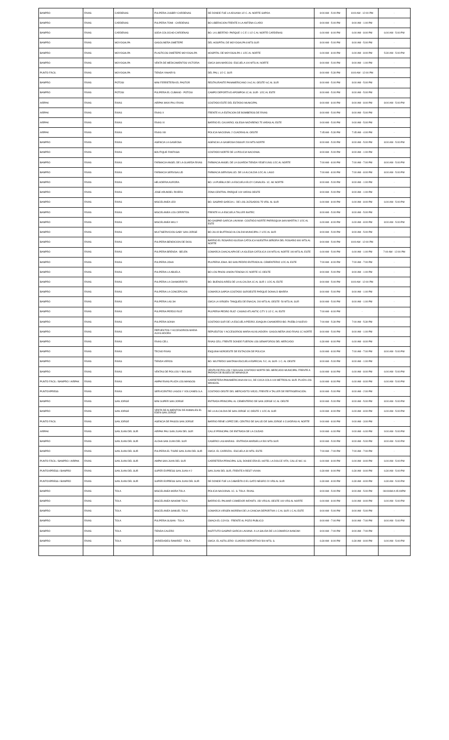| BANPRO | RIVAS | CARDENAS | PULPERIA JUSBRY-CARDENAS | DE DONDE FUE LA ADUANA 1/2 C. AL NORTE-SAPOA | 8:00 AM - 5:00 PM | 8:00 AM - 12:00 PM | - |
| BANPRO | RIVAS | CARDENAS | PULPERIA TOMI - CARDENAS | BO LIBERACION FRENTE A LA ANTENA CLARO | 8:00 AM - 5:00 PM | 8:00 AM - 1:00 PM | - |
| BANPRO | RIVAS | CARDENAS | SODA COLOCHO-CARDENAS | BO. LA LIBERTAD- PARQUE 1 C E 1 1/2 C AL NORTE CARDENAS | 6:00 AM - 8:00 PM | 6:00 AM - 8:00 PM | 6:00 AM - 5:00 PM |
| BANPRO | RIVAS | MOYOGALPA | GASOLINERA OMETEPE | DEL HOSPITAL DE MOYOGALPA 8 MTS SUR | 8:00 AM - 5:00 PM | 8:00 AM - 5:00 PM | - |
| BANPRO | RIVAS | MOYOGALPA | PLASTICOS OMETEPE MOYOGALPA | HOSPITAL DE MOYOGALPA 1 1/2C AL NORTE | 6:00 AM - 8:00 PM | 6:00 AM - 8:00 PM | 5:30 AM - 5:00 PM |
| BANPRO | RIVAS | MOYOGALPA | VENTA DE MEDICAMENTOS VICTORIA | CMCA SAN MARCOS- ESCUELA 100 MTS AL NORTE | 8:00 AM - 5:00 PM | 8:00 AM - 1:00 PM | - |
| PUNTO FÁCIL | RIVAS | MOYOGALPA | TIENDA YAHARYS | DEL PALI, 1/2 C. SUR | 8:00 AM - 5:30 PM | 8:00 AM - 12:00 PM | - |
| BANPRO | RIVAS | POTOSI | MINI FERRETERIA EL PASTOR | RESTAURANTE PANAMERICANO 1½C AL OESTE ½C AL SUR | 8:00 AM - 5:00 PM | 8:00 AM - 5:00 PM | - |
| BANPRO | RIVAS | POTOSI | PULPERIA EL CUBANO - POTOSI | CAMPO DEPORTIVO APOMPOA 1C AL SUR- 1/2C AL ESTE | 8:00 AM - 5:00 PM | 8:00 AM - 5:00 PM | - |
| AIRPAK | RIVAS | RIVAS | AIRPAK MAXI PALI RIVAS | COSTADO ESTE DEL ESTADIO MUNICIPAL | 8:00 AM - 8:00 PM | 8:00 AM - 8:00 PM | 8:00 AM - 5:00 PM |
| AIRPAK | RIVAS | RIVAS | RIVAS X | FRENTE A LA ESTACION DE BOMBEROS DE RIVAS | 8:00 AM - 5:00 PM | 8:00 AM - 5:00 PM | - |
| AIRPAK | RIVAS | RIVAS | RIVAS XI | BARRIO EL CALVARIO; IGLESIA NAZARENO 75 VARAS AL ESTE | 9:00 AM - 5:00 PM | 9:00 AM - 5:00 PM | - |
| AIRPAK | RIVAS | RIVAS | RIVAS XIII | POLICIA NACIONAL 2 CUADRAS AL OESTE | 7:45 AM - 5:30 PM | 7:45 AM - 4:00 PM | - |
| BANPRO | RIVAS | RIVAS | AGENCIA LA GASEOSA | AGENCIA LA GASEOSA DISSUR 200 MTS NORTE | 8:00 AM - 5:00 PM | 8:00 AM - 5:00 PM | 8:00 AM - 5:00 PM |
| BANPRO | RIVAS | RIVAS | BOUTIQUE FANTASIA | COSTADO NORTE DE LA POLICIA NACIONAL | 8:00 AM - 5:00 PM | 8:00 AM - 1:00 PM | - |
| BANPRO | RIVAS | RIVAS | FARMACIA ANGEL DE LA GUARDA RIVAS | FARMACIA ANGEL DE LA GUARDA TIENDA YESEYLING 1/2C AL NORTE | 7:00 AM - 8:00 PM | 7:00 AM - 7:00 PM | 8:00 AM - 5:00 PM |
| BANPRO | RIVAS | RIVAS | FARMACIA SERVISALUD | FARMACIA SERVISALUD. DE LA ALCALDIA 1/2C AL LAGO | 7:00 AM - 8:00 PM | 7:00 AM - 8:00 PM | 8:00 AM - 5:00 PM |
| BANPRO | RIVAS | RIVAS | HELADERIA AURORA | BO. LA PUEBLA DE LA ESCUELA ELOY CANALES- 1C. AK NORTE- | 8:00 AM - 5:00 PM | 8:00 AM - 1:00 PM | - |
| BANPRO | RIVAS | RIVAS | JOSE ARUNDEL RIVERA | ZONA CENTRAL PARQUE 100 VARAS OESTE | 8:00 AM - 5:00 PM | 8:00 AM - 1:00 PM | - |
| BANPRO | RIVAS | RIVAS | MISCELANEA LEO | BO. GASPAR GARCIA L- DE LOS JUZGADOS 75 VRS. AL SUR | 6:00 AM - 8:00 PM | 6:00 AM - 8:00 PM | 6:00 AM - 5:00 PM |
| BANPRO | RIVAS | RIVAS | MISCELANEA LOS CERRITOS | FRENTE A LA ESCUELA TALLER INATEC | 8:00 AM - 5:00 PM | 8:00 AM - 5:00 PM | - |
| BANPRO | RIVAS | RIVAS | MISCELANEA WILLY | BO GASPAR GARCIA LAVIANA- COSTADO NORTE PARROQUIA SAN MARTIN 2 1/2C AL ESTE | 6:00 AM - 8:00 PM | 6:00 AM - 8:00 PM | 8:00 AM - 5:00 PM |
| BANPRO | RIVAS | RIVAS | MULTISERVICIOS GABY SAN JORGE | BO JULIO BUITRAGO ALCALDIA MUNICIPAL 2 1/2C AL SUR | 8:00 AM - 5:00 PM | 8:00 AM - 5:00 PM | - |
| BANPRO | RIVAS | RIVAS | PULPERIA BENDICION DE DIOS | BARRIO EL ROSARIO IGLESIA CATOLICA NUESTRA SEÑORA DEL ROSARIO 800 MTS AL NORTE | 8:00 AM - 5:00 PM | 8:00 AM - 12:00 PM | - |
| BANPRO | RIVAS | RIVAS | PULPERIA BRENDA - BELEN | COMARCA CHACALAPA DE LA IGLESIA CATOLICA 100 MTS AL NORTE 100 MTS AL ESTE | 6:00 AM - 5:00 PM | 6:00 AM - 1:00 PM | 7:00 AM - 12:00 PM |
| BANPRO | RIVAS | RIVAS | PULPERIA JOHA | PULPERIA JOHA. BO SAN PEDRO ENTRADA AL CEMENTERIO 1/2C AL ESTE | 7:00 AM - 8:00 PM | 7:00 AM - 7:00 PM | - |
| BANPRO | RIVAS | RIVAS | PULPERIA LA ABUELA | BO LOS PINOS UNION FENOSA 2C NORTE 1C OESTE | 8:00 AM - 5:00 PM | 8:00 AM - 1:00 PM | - |
| BANPRO | RIVAS | RIVAS | PULPERIA LA CHAMORRITO | BO. BUENOS AIRES DE LA ALCALDIA 1C AL SUR 1 1/2C AL ESTE | 8:00 AM - 5:00 PM | 8:00 AM - 12:00 PM | - |
| BANPRO | RIVAS | RIVAS | PULPERIA LA CONCEPCION | COMARCA SAPOA COSTADO SUROESTE PARQUE DONALD IBARRA | 8:00 AM - 5:00 PM | 8:00 AM - 1:00 PM | - |
| BANPRO | RIVAS | RIVAS | PULPERIA LAS 3H | CMCA LA VIRGEN- TANQUES DE ENACAL 200 MTS AL OESTE- 50 MTS AL SUR | 8:00 AM - 5:00 PM | 8:00 AM - 1:00 PM | - |
| BANPRO | RIVAS | RIVAS | PULPERIA PERDO RUIZ | PULPERIA PEDRO RUIZ- CASINO ATLANTIC CITY 3 1/2 C. AL ESTE | 7:00 AM - 8:00 PM | - | - |
| BANPRO | RIVAS | RIVAS | PULPERIA SONIA | COSTADO SUR DE LA ESCUELA PEDRO JOAQUIN CHAMORRO-BO. PUEBLO NUEVO- | 7:00 AM - 5:30 PM | 7:00 AM - 5:30 PM | - |
| BANPRO | RIVAS | RIVAS | REPUESTOS Y ACCESORIOS MARIA AUXILIADORA | REPUESTOS Y ACCESORIOS MARIA AUXILIADORA- GASOLINERA UNO RIVAS 1C NORTE | 8:00 AM - 5:00 PM | 8:00 AM - 1:00 PM | - |
| BANPRO | RIVAS | RIVAS | RIVAS CELL | RIVAS CELL FRENTE DONDE FUERON LOS SEMAFOROS DEL MERCADO | 6:30 AM - 8:00 PM | 6:00 AM - 8:00 PM | - |
| BANPRO | RIVAS | RIVAS | TECNO RIVAS | ESQUINA NOROESTE DE ESTACION DE POLICIA | 6:00 AM - 8:00 PM | 7:00 AM - 7:00 PM | 8:00 AM - 5:00 PM |
| BANPRO | RIVAS | RIVAS | TIENDA VEROS | BO. WILFREDO SANTANA ESCUELA ESPECIAL 5 C. AL SUR- 1 C. AL OESTE | 8:00 AM - 5:00 PM | 8:00 AM - 1:00 PM | - |
| BANPRO | RIVAS | RIVAS | VENTAS DE POLLOS Y BOLSAS | VENTA DE POLLOS Y BOLSAS COSTADO NORTE DEL MERCADO MUNICIPAL FRENTE A PARADA DE BUSES DE MANAGUA | 6:00 AM - 8:00 PM | 6:00 AM - 8:00 PM | 6:00 AM - 5:00 PM |
| PUNTO FÁCIL / BANPRO / AIRPAK | RIVAS | RIVAS | AMPM RIVAS PLAZA LOS MANGOS | CARRETERA PANAMERICANA KM 111, DE COCA COLA 100 METROS AL SUR. PLAZA LOS MANGOS. | 6:00 AM - 8:00 PM | 6:00 AM - 8:00 PM | 6:00 AM - 5:00 PM |
| PUNTOXPRESS | RIVAS | RIVAS | SERVICENTRO LAGOS Y VOLCANES S.A. | COSTADO OESTE DEL MERCADITO VIEJO, FRENTE A TALLER DE REFRIGERACIÓN. | 8:00 AM - 5:00 PM | 8:00 AM - 2:00 PM | - |
| BANPRO | RIVAS | SAN JORGE | MINI SUPER SAN JORGE | ENTRADA PRINCIPAL AL CEMENTERIO DE SAN JORGE 1C AL OESTE | 8:00 AM - 5:00 PM | 8:00 AM - 5:00 PM | 8:00 AM - 5:00 PM |
| BANPRO | RIVAS | SAN JORGE | VENTA DE ALIMENTOS DE ANIMALES EL EDEN-SAN JORGE | DE LA ALCALDIA DE SAN JORGE 1C OESTE 1 1/2C AL SUR | 6:00 AM - 8:00 PM | 6:00 AM - 8:00 PM | 6:00 AM - 5:00 PM |
| PUNTO FÁCIL | RIVAS | SAN JORGE | AGENCIA DE PAGOS SAN JORGE | BARRIO RENE LOPEZ.DEL CENTRO DE SALUD DE SAN JORGE 4 CUADRAS AL NORTE | 9:00 AM - 8:00 PM | 9:00 AM - 3:00 PM | - |
| AIRPAK | RIVAS | SAN JUAN DEL SUR | AIRPAK PALI SAN JUAN DEL SUR | CALLE PRINCIPAL DE ENTRADA DE LA CIUDAD | 9:00 AM - 6:00 PM | 9:00 AM - 6:00 PM | 9:00 AM - 5:00 PM |
| BANPRO | RIVAS | SAN JUAN DEL SUR | ALOHA SAN JUAN DEL SUR | CASERIO LAS MARIAS - ENTRADA MARSELLA 500 MTS SUR | 8:00 AM - 5:00 PM | 8:00 AM - 5:00 PM | 8:00 AM - 5:00 PM |
| BANPRO | RIVAS | SAN JUAN DEL SUR | PULPERIA EL TIGRE SAN JUAN DEL SUR | CMCA. EL CARRIZAL- ESCUELA 30 MTS. ESTE- | 7:00 AM - 7:00 PM | 7:00 AM - 7:00 PM | - |
| PUNTO FÁCIL / BANPRO / AIRPAK | RIVAS | SAN JUAN DEL SUR | AMPM SAN JUAN DEL SUR | CARRETERA PRINCIPAL SJS, DONDE ERA EL HOTEL LA DOLCE VITA, CALLE NIC 16 | 6:00 AM - 8:00 PM | 6:00 AM - 8:00 PM | 6:00 AM - 5:00 PM |
| PUNTOXPRESS / BANPRO | RIVAS | SAN JUAN DEL SUR | SUPER EXPRESS SAN JUAN # 2 | SAN JUAN DEL SUR, FRENTE A REST VIVIAN | 6:30 AM - 8:00 PM | 6:30 AM - 8:00 PM | 6:30 AM - 5:00 PM |
| PUNTOXPRESS / BANPRO | RIVAS | SAN JUAN DEL SUR | SUPER EXPRESS SAN JUAN DEL SUR | DE DONDE FUE LA CABAÑITA O EL GATO NEGRO 20 VRS AL SUR | 6:30 AM - 8:00 PM | 6:30 AM - 8:00 PM | 6:30 AM - 5:00 PM |
| BANPRO | RIVAS | TOLA | MISCELANEA MORA TOLA | POLICIA NACIONAL 1C. S. TOLA- RIVAS. | 8:00 AM - 5:00 PM | 8:00 AM - 5:00 PM | 08:00AM A 05:00PM |
| BANPRO | RIVAS | TOLA | MISCELANEA NAHOMI TOLA | BARRIO EL PALMAR COMEDOR INFANTIL 150 VRS AL OESTE 100 VRS AL NORTE | 6:00 AM - 8:00 PM | 6:00 AM - 8:00 PM | 6:00 AM - 5:00 PM |
| BANPRO | RIVAS | TOLA | MISCELANEA SAMUEL TOLA | COMARCA VIRGEN MORENA DE LA CANCHA DEPORTIVA 1 C AL SUR 1 C AL ESTE | 8:00 AM - 5:00 PM | 8:00 AM - 5:00 PM | - |
| BANPRO | RIVAS | TOLA | PULPERIA SUSAN - TOLA | CMACA EL COYOL- FRENTE AL POZO PUBLICO | 8:00 AM - 7:00 PM | 8:00 AM - 7:00 PM | 8:00 AM - 5:00 PM |
| BANPRO | RIVAS | TOLA | TIENDA CALERO | INSTITUTO GASPAR GARCIA LAVIANA- A LA SALIDA DE LA COMARCA NANCIMI | 8:00 AM - 7:00 PM | 8:00 AM - 7:00 PM | - |
| BANPRO | RIVAS | TOLA | VARIEDADES RAMIREZ - TOLA | CMCA. EL ASTILLERO- CUADRO DEPORTIVO 500 MTS. S. | 6:30 AM - 8:00 PM | 6:30 AM - 8:00 PM | 6:00 AM - 5:00 PM |